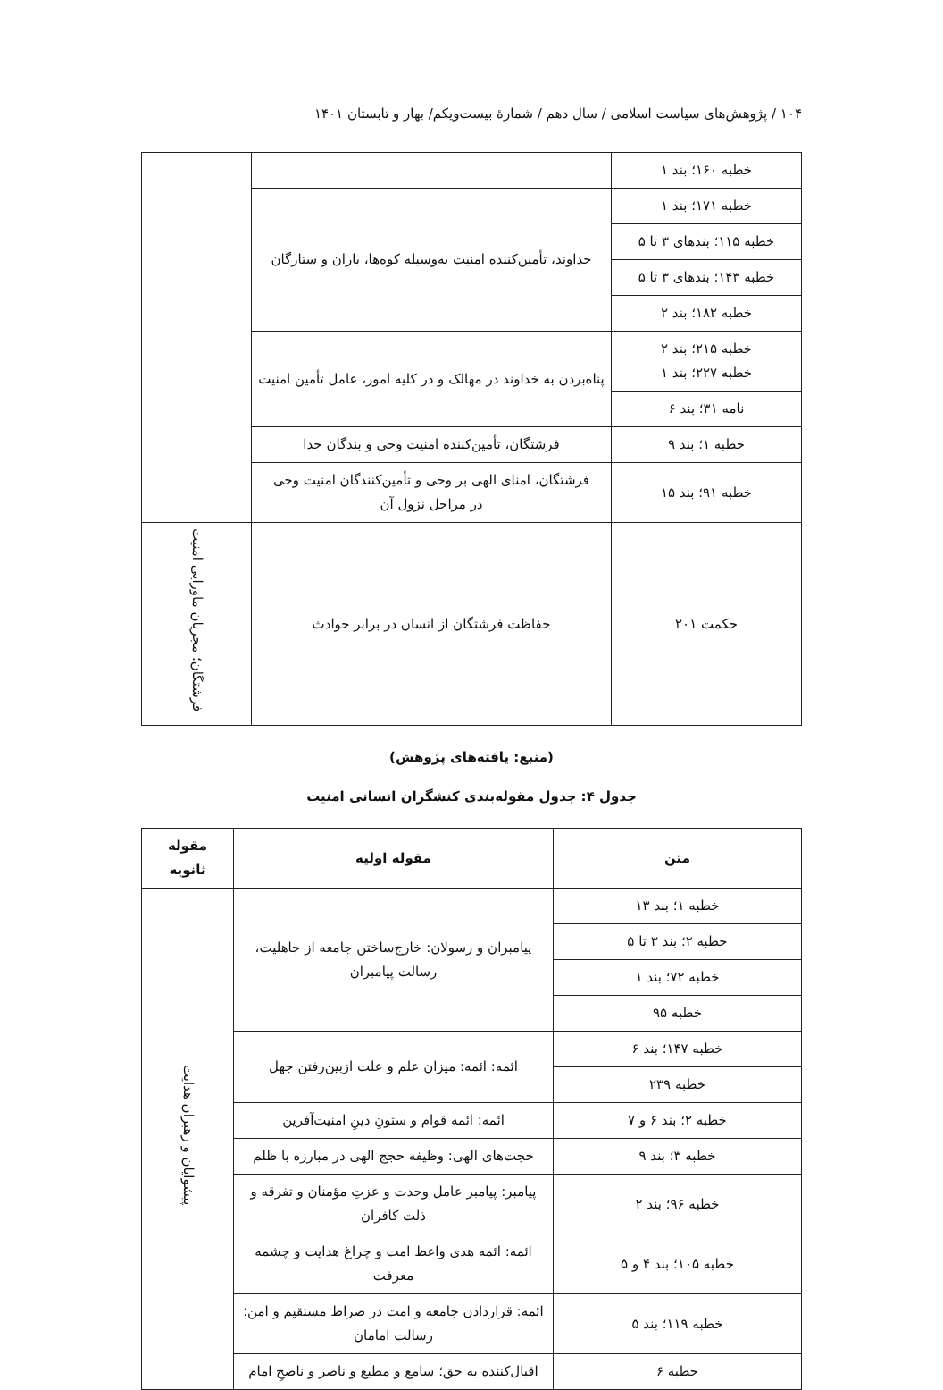۱۰۴ / پژوهش‌های سیاست اسلامی / سال دهم / شمارهٔ بیست‌ویکم/ بهار و تابستان ۱۴۰۱
| خطبه ۱۶۰؛ بند ۱ | | |
| خطبه ۱۷۱؛ بند ۱ | خداوند، تأمین‌کننده امنیت به‌وسیله کوه‌ها، باران و ستارگان | |
| خطبه ۱۱۵؛ بندهای ۳ تا ۵ | | |
| خطبه ۱۴۳؛ بندهای ۳ تا ۵ | | |
| خطبه ۱۸۲؛ بند ۲ | | |
| خطبه ۲۱۵؛ بند ۲ خطبه ۲۲۷؛ بند ۱ | پناه‌بردن به خداوند در مهالک و در کلیه امور، عامل تأمین امنیت | |
| نامه ۳۱؛ بند ۶ | | |
| خطبه ۱؛ بند ۹ | فرشتگان، تأمین‌کننده امنیت وحی و بندگان خدا | |
| خطبه ۹۱؛ بند ۱۵ | فرشتگان، امنای الهی بر وحی و تأمین‌کنندگان امنیت وحی در مراحل نزول آن | |
| حکمت ۲۰۱ | حفاظت فرشتگان از انسان در برابر حوادث | فرشتگان؛ مجریان ماورایی امنیت |
(منبع: یافته‌های پژوهش)
جدول ۴: جدول مقوله‌بندی کنشگران انسانی امنیت
| متن | مقوله اولیه | مقوله ثانویه |
| --- | --- | --- |
| خطبه ۱؛ بند ۱۳ | پیامبران و رسولان: خارج‌ساختن جامعه از جاهلیت، رسالت پیامبران | پیشوایان و رهبران هدایت |
| خطبه ۲؛ بند ۳ تا ۵ | | |
| خطبه ۷۲؛ بند ۱ | | |
| خطبه ۹۵ | | |
| خطبه ۱۴۷؛ بند ۶ | ائمه: ائمه: میزان علم و علت ازبین‌رفتن جهل | |
| خطبه ۲۳۹ | | |
| خطبه ۲؛ بند ۶ و ۷ | ائمه: ائمه قوام و ستونِ دینِ امنیت‌آفرین | |
| خطبه ۳؛ بند ۹ | حجت‌های الهی: وظیفه حجج الهی در مبارزه با ظلم | |
| خطبه ۹۶؛ بند ۲ | پیامبر: پیامبر عامل وحدت و عزتِ مؤمنان و تفرقه و ذلت کافران | |
| خطبه ۱۰۵؛ بند ۴ و ۵ | ائمه: ائمه هدی واعظ امت و چراغ هدایت و چشمه معرفت | |
| خطبه ۱۱۹؛ بند ۵ | ائمه: قراردادن جامعه و امت در صراط مستقیم و امن؛ رسالت امامان | |
| خطبه ۶ | اقبال‌کننده به حق؛ سامع و مطیع و ناصر و ناصحِ امام | |